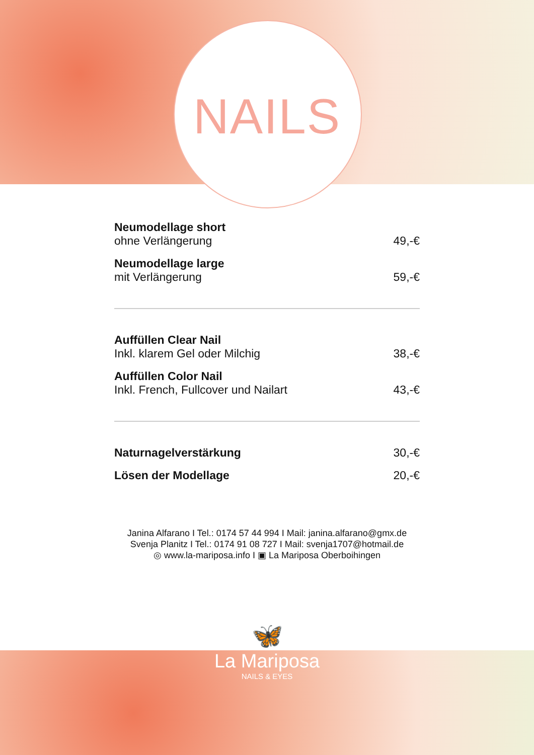NAILS
| Neumodellage short | |
| ohne Verlängerung | 49,-€ |
| Neumodellage large | |
| mit Verlängerung | 59,-€ |
| Auffüllen Clear Nail | |
| Inkl. klarem Gel oder Milchig | 38,-€ |
| Auffüllen Color Nail | |
| Inkl. French, Fullcover und Nailart | 43,-€ |
| Naturnagelverstärkung | 30,-€ |
| Lösen der Modellage | 20,-€ |
Janina Alfarano I Tel.: 0174 57 44 994 I Mail: janina.alfarano@gmx.de
Svenja Planitz I Tel.: 0174 91 08 727 I Mail: svenja1707@hotmail.de
◎ www.la-mariposa.info I ▣ La Mariposa Oberboihingen
🦋
La Mariposa
NAILS & EYES